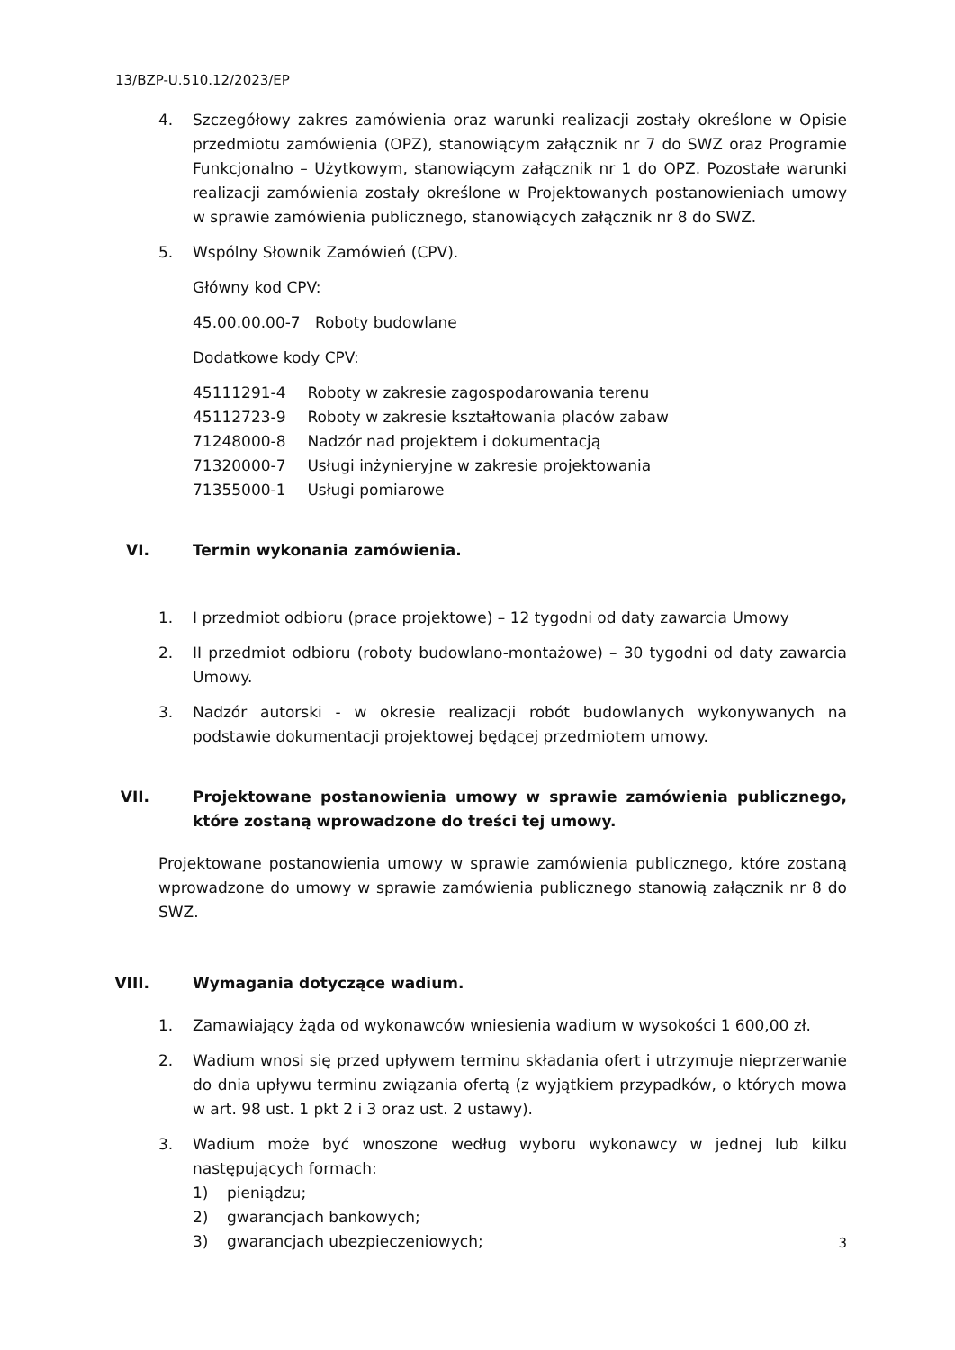13/BZP-U.510.12/2023/EP
4. Szczegółowy zakres zamówienia oraz warunki realizacji zostały określone w Opisie przedmiotu zamówienia (OPZ), stanowiącym załącznik nr 7 do SWZ oraz Programie Funkcjonalno – Użytkowym, stanowiącym załącznik nr 1 do OPZ. Pozostałe warunki realizacji zamówienia zostały określone w Projektowanych postanowieniach umowy w sprawie zamówienia publicznego, stanowiących załącznik nr 8 do SWZ.
5. Wspólny Słownik Zamówień (CPV).
Główny kod CPV:
45.00.00.00-7 Roboty budowlane
Dodatkowe kody CPV:
45111291-4 Roboty w zakresie zagospodarowania terenu
45112723-9 Roboty w zakresie kształtowania placów zabaw
71248000-8 Nadzór nad projektem i dokumentacją
71320000-7 Usługi inżynieryjne w zakresie projektowania
71355000-1 Usługi pomiarowe
VI. Termin wykonania zamówienia.
1. I przedmiot odbioru (prace projektowe) – 12 tygodni od daty zawarcia Umowy
2. II przedmiot odbioru (roboty budowlano-montażowe) – 30 tygodni od daty zawarcia Umowy.
3. Nadzór autorski - w okresie realizacji robót budowlanych wykonywanych na podstawie dokumentacji projektowej będącej przedmiotem umowy.
VII. Projektowane postanowienia umowy w sprawie zamówienia publicznego, które zostaną wprowadzone do treści tej umowy.
Projektowane postanowienia umowy w sprawie zamówienia publicznego, które zostaną wprowadzone do umowy w sprawie zamówienia publicznego stanowią załącznik nr 8 do SWZ.
VIII. Wymagania dotyczące wadium.
1. Zamawiający żąda od wykonawców wniesienia wadium w wysokości 1 600,00 zł.
2. Wadium wnosi się przed upływem terminu składania ofert i utrzymuje nieprzerwanie do dnia upływu terminu związania ofertą (z wyjątkiem przypadków, o których mowa w art. 98 ust. 1 pkt 2 i 3 oraz ust. 2 ustawy).
3. Wadium może być wnoszone według wyboru wykonawcy w jednej lub kilku następujących formach:
1) pieniądzu;
2) gwarancjach bankowych;
3) gwarancjach ubezpieczeniowych;
3